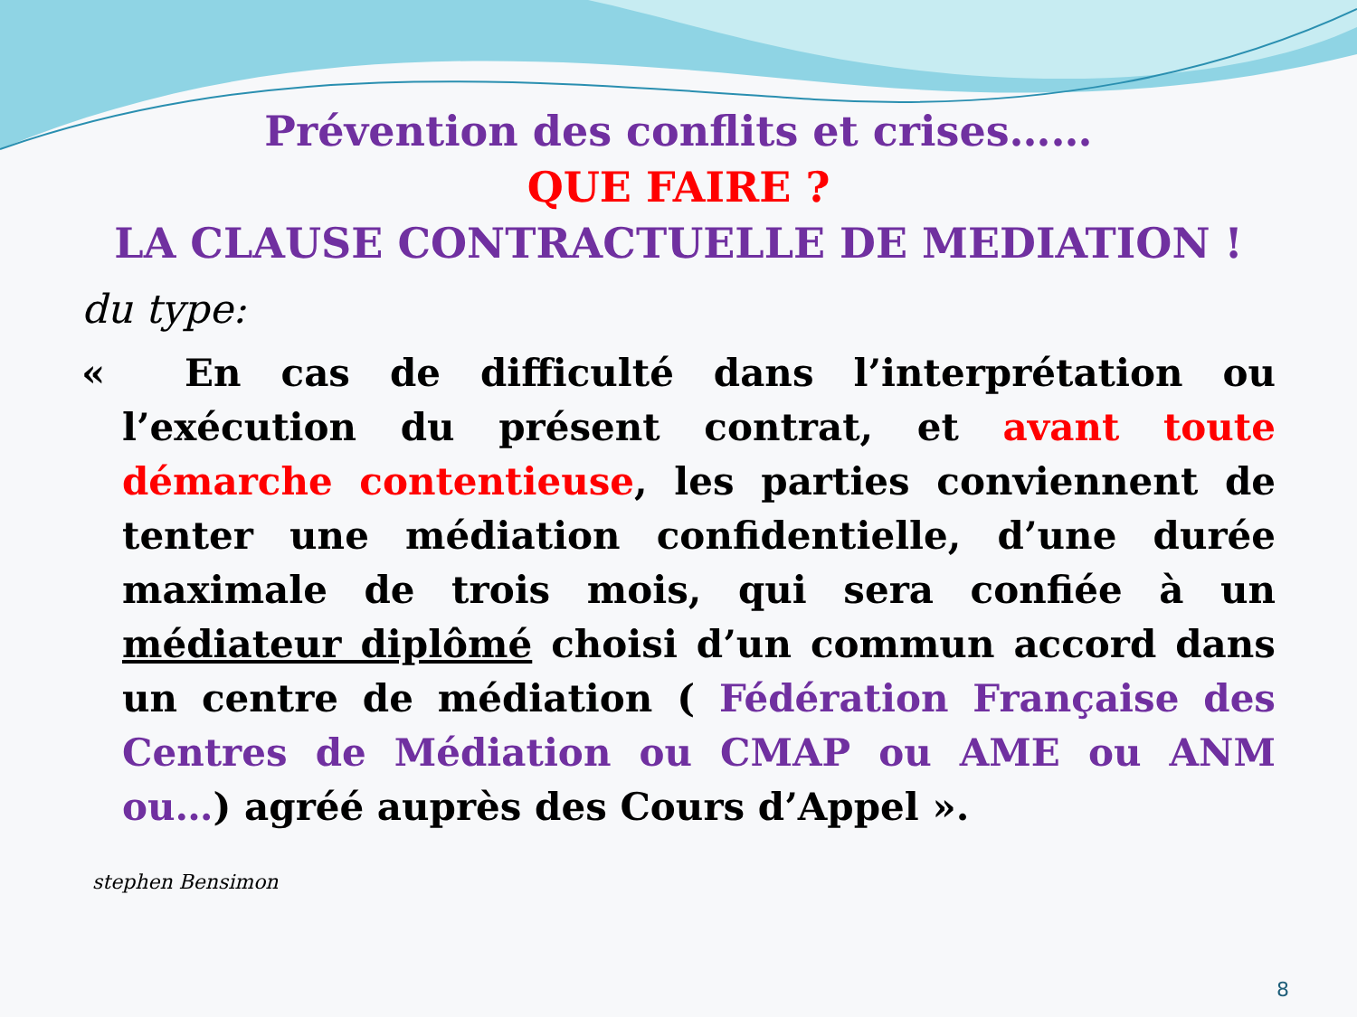Prévention des conflits et crises……
QUE FAIRE ?
LA CLAUSE CONTRACTUELLE DE MEDIATION !
du type:
« En cas de difficulté dans l’interprétation ou l’exécution du présent contrat, et avant toute démarche contentieuse, les parties conviennent de tenter une médiation confidentielle, d’une durée maximale de trois mois, qui sera confiée à un médiateur diplômé choisi d’un commun accord dans un centre de médiation ( Fédération Française des Centres de Médiation ou CMAP ou AME ou ANM ou…) agréé auprès des Cours d’Appel ».
stephen Bensimon
8